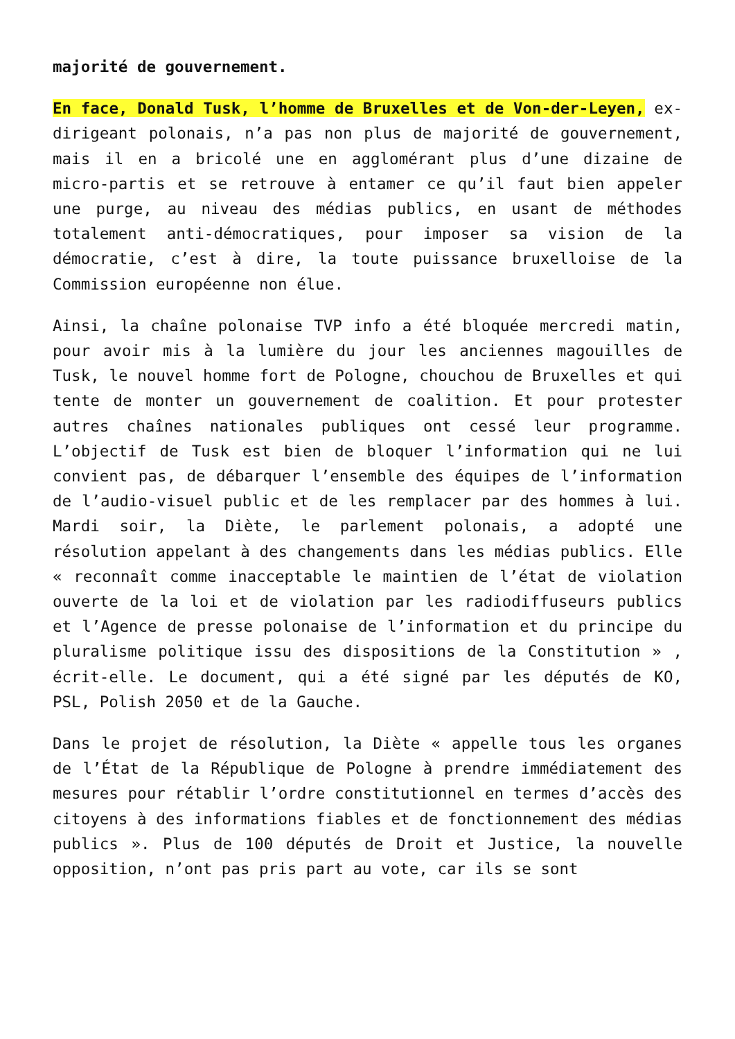majorité de gouvernement.
En face, Donald Tusk, l’homme de Bruxelles et de Von-der-Leyen, ex-dirigeant polonais, n’a pas non plus de majorité de gouvernement, mais il en a bricolé une en agglomérant plus d’une dizaine de micro-partis et se retrouve à entamer ce qu’il faut bien appeler une purge, au niveau des médias publics, en usant de méthodes totalement anti-démocratiques, pour imposer sa vision de la démocratie, c’est à dire, la toute puissance bruxelloise de la Commission européenne non élue.
Ainsi, la chaîne polonaise TVP info a été bloquée mercredi matin, pour avoir mis à la lumière du jour les anciennes magouilles de Tusk, le nouvel homme fort de Pologne, chouchou de Bruxelles et qui tente de monter un gouvernement de coalition. Et pour protester autres chaînes nationales publiques ont cessé leur programme. L’objectif de Tusk est bien de bloquer l’information qui ne lui convient pas, de débarquer l’ensemble des équipes de l’information de l’audio-visuel public et de les remplacer par des hommes à lui. Mardi soir, la Diète, le parlement polonais, a adopté une résolution appelant à des changements dans les médias publics. Elle « reconnaît comme inacceptable le maintien de l’état de violation ouverte de la loi et de violation par les radiodiffuseurs publics et l’Agence de presse polonaise de l’information et du principe du pluralisme politique issu des dispositions de la Constitution » , écrit-elle. Le document, qui a été signé par les députés de KO, PSL, Polish 2050 et de la Gauche.
Dans le projet de résolution, la Diète « appelle tous les organes de l’État de la République de Pologne à prendre immédiatement des mesures pour rétablir l’ordre constitutionnel en termes d’accès des citoyens à des informations fiables et de fonctionnement des médias publics ». Plus de 100 députés de Droit et Justice, la nouvelle opposition, n’ont pas pris part au vote, car ils se sont